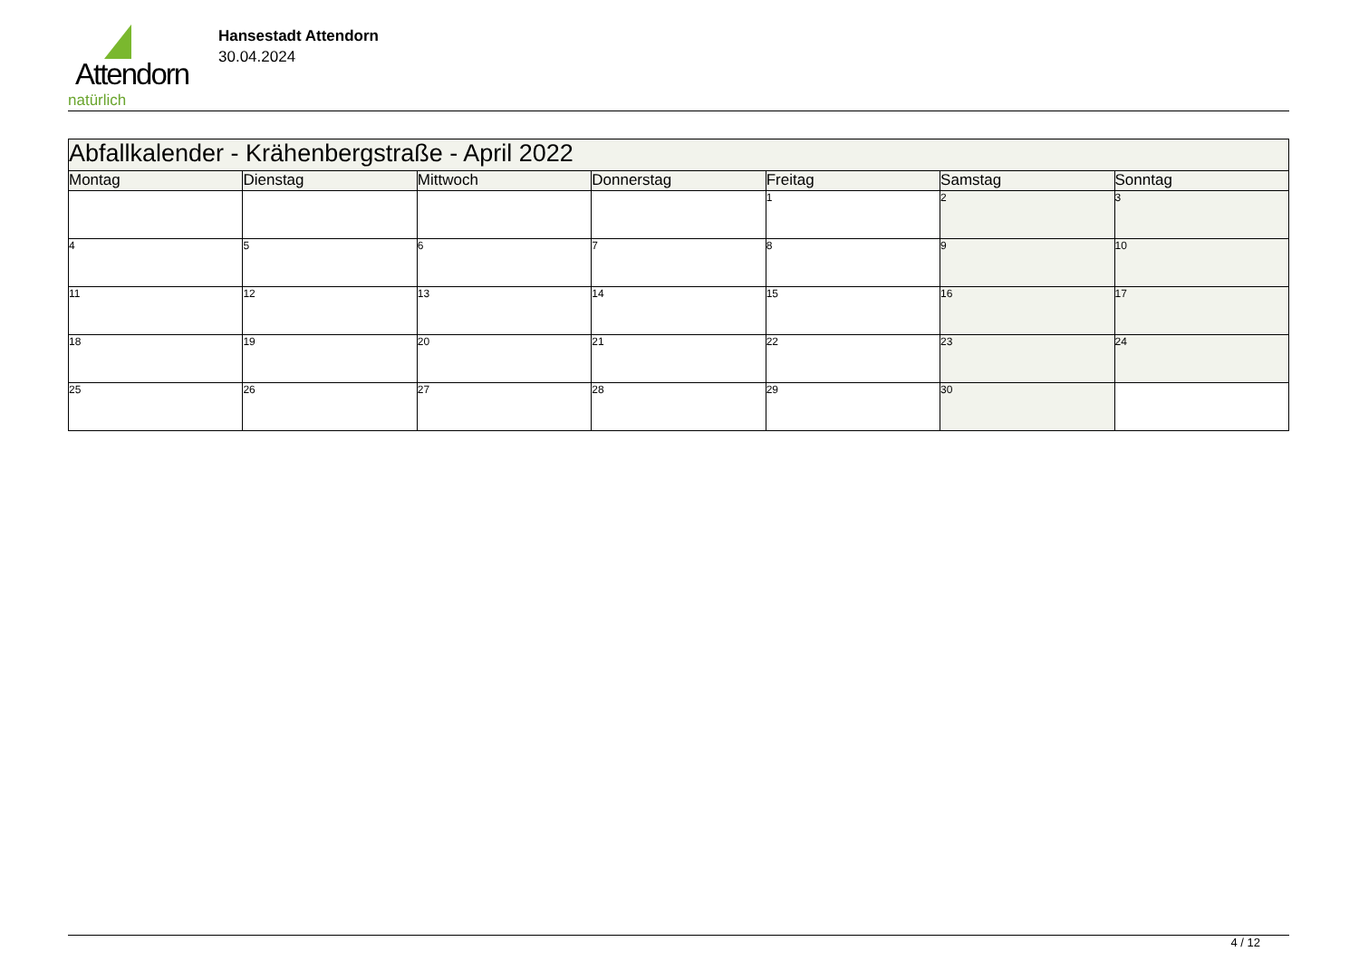Attendorn
natürlich
Hansestadt Attendorn
30.04.2024
| Abfallkalender - Krähenbergstraße - April 2022 | | | | | | |
| Montag | Dienstag | Mittwoch | Donnerstag | Freitag | Samstag | Sonntag |
| | | | | 1 | 2 | 3 |
| 4 | 5 | 6 | 7 | 8 | 9 | 10 |
| 11 | 12 | 13 | 14 | 15 | 16 | 17 |
| 18 | 19 | 20 | 21 | 22 | 23 | 24 |
| 25 | 26 | 27 | 28 | 29 | 30 | |
4 / 12